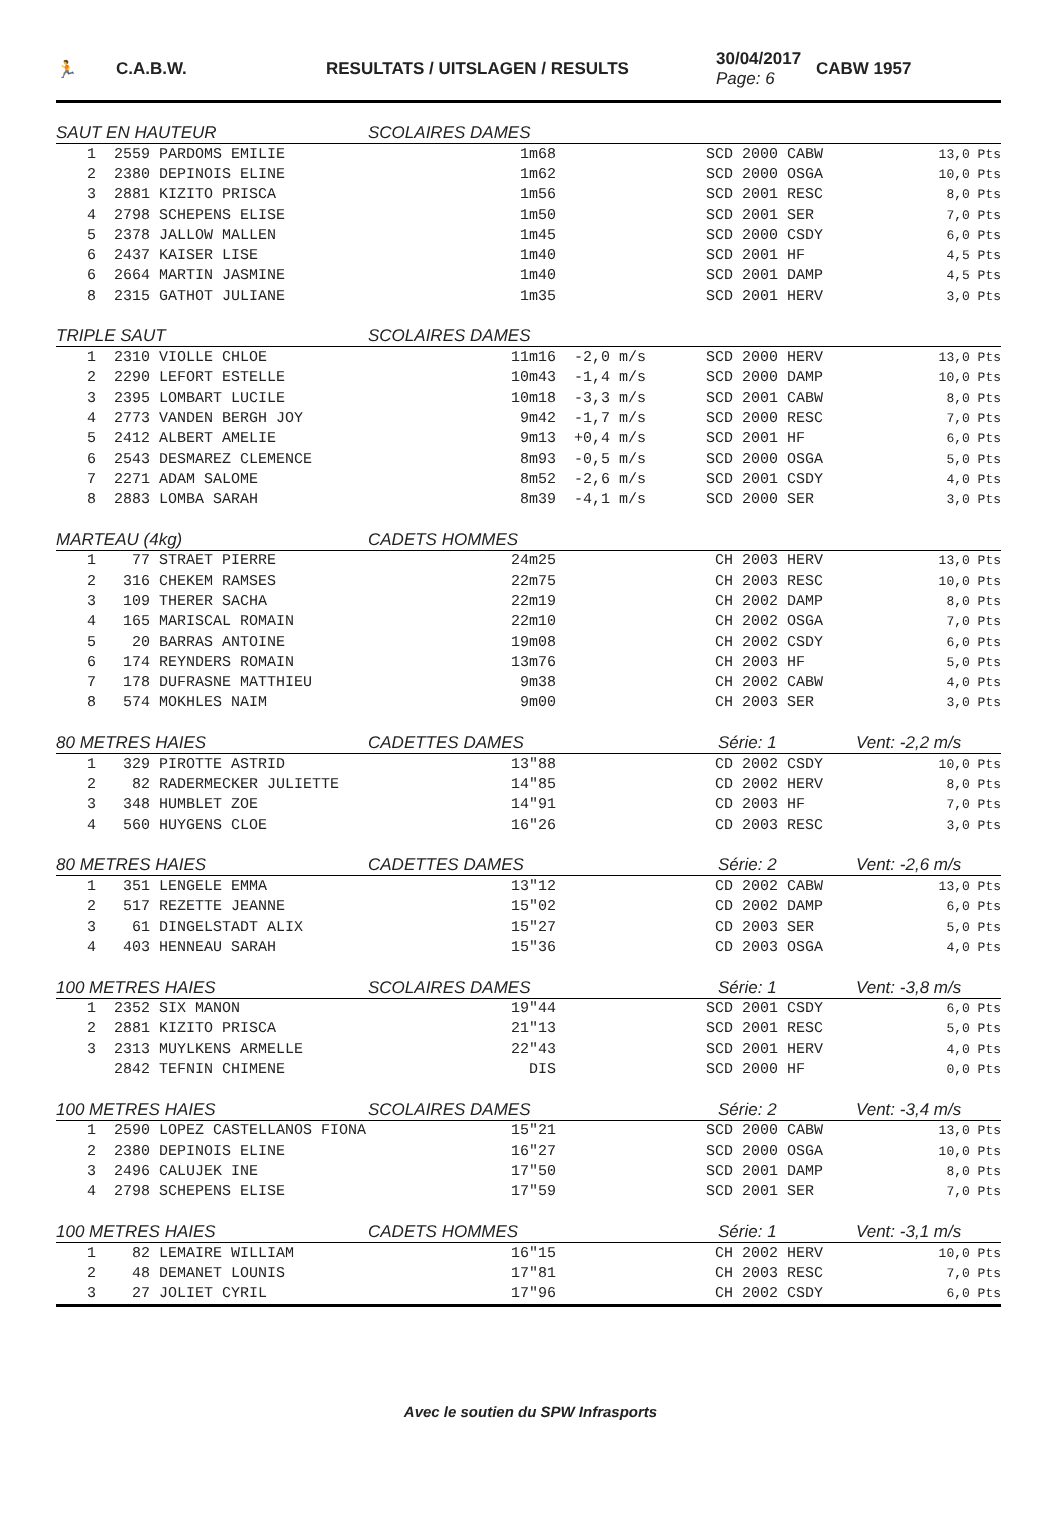🏃 C.A.B.W. RESULTATS / UITSLAGEN / RESULTS 30/04/2017
Page: 6 CABW 1957
SAUT EN HAUTEUR SCOLAIRES DAMES
| 1 | 2559 PARDOMS EMILIE | 1m68 | | SCD 2000 CABW | 13,0 Pts |
| 2 | 2380 DEPINOIS ELINE | 1m62 | | SCD 2000 OSGA | 10,0 Pts |
| 3 | 2881 KIZITO PRISCA | 1m56 | | SCD 2001 RESC | 8,0 Pts |
| 4 | 2798 SCHEPENS ELISE | 1m50 | | SCD 2001 SER | 7,0 Pts |
| 5 | 2378 JALLOW MALLEN | 1m45 | | SCD 2000 CSDY | 6,0 Pts |
| 6 | 2437 KAISER LISE | 1m40 | | SCD 2001 HF | 4,5 Pts |
| 6 | 2664 MARTIN JASMINE | 1m40 | | SCD 2001 DAMP | 4,5 Pts |
| 8 | 2315 GATHOT JULIANE | 1m35 | | SCD 2001 HERV | 3,0 Pts |
TRIPLE SAUT SCOLAIRES DAMES
| 1 | 2310 VIOLLE CHLOE | 11m16 | -2,0 m/s | SCD 2000 HERV | 13,0 Pts |
| 2 | 2290 LEFORT ESTELLE | 10m43 | -1,4 m/s | SCD 2000 DAMP | 10,0 Pts |
| 3 | 2395 LOMBART LUCILE | 10m18 | -3,3 m/s | SCD 2001 CABW | 8,0 Pts |
| 4 | 2773 VANDEN BERGH JOY | 9m42 | -1,7 m/s | SCD 2000 RESC | 7,0 Pts |
| 5 | 2412 ALBERT AMELIE | 9m13 | +0,4 m/s | SCD 2001 HF | 6,0 Pts |
| 6 | 2543 DESMAREZ CLEMENCE | 8m93 | -0,5 m/s | SCD 2000 OSGA | 5,0 Pts |
| 7 | 2271 ADAM SALOME | 8m52 | -2,6 m/s | SCD 2001 CSDY | 4,0 Pts |
| 8 | 2883 LOMBA SARAH | 8m39 | -4,1 m/s | SCD 2000 SER | 3,0 Pts |
MARTEAU (4kg) CADETS HOMMES
| 1 | 77 STRAET PIERRE | 24m25 | | CH 2003 HERV | 13,0 Pts |
| 2 | 316 CHEKEM RAMSES | 22m75 | | CH 2003 RESC | 10,0 Pts |
| 3 | 109 THERER SACHA | 22m19 | | CH 2002 DAMP | 8,0 Pts |
| 4 | 165 MARISCAL ROMAIN | 22m10 | | CH 2002 OSGA | 7,0 Pts |
| 5 | 20 BARRAS ANTOINE | 19m08 | | CH 2002 CSDY | 6,0 Pts |
| 6 | 174 REYNDERS ROMAIN | 13m76 | | CH 2003 HF | 5,0 Pts |
| 7 | 178 DUFRASNE MATTHIEU | 9m38 | | CH 2002 CABW | 4,0 Pts |
| 8 | 574 MOKHLES NAIM | 9m00 | | CH 2003 SER | 3,0 Pts |
80 METRES HAIES CADETTES DAMES Série: 1 Vent: -2,2 m/s
| 1 | 329 PIROTTE ASTRID | 13"88 | | CD 2002 CSDY | 10,0 Pts |
| 2 | 82 RADERMECKER JULIETTE | 14"85 | | CD 2002 HERV | 8,0 Pts |
| 3 | 348 HUMBLET ZOE | 14"91 | | CD 2003 HF | 7,0 Pts |
| 4 | 560 HUYGENS CLOE | 16"26 | | CD 2003 RESC | 3,0 Pts |
80 METRES HAIES CADETTES DAMES Série: 2 Vent: -2,6 m/s
| 1 | 351 LENGELE EMMA | 13"12 | | CD 2002 CABW | 13,0 Pts |
| 2 | 517 REZETTE JEANNE | 15"02 | | CD 2002 DAMP | 6,0 Pts |
| 3 | 61 DINGELSTADT ALIX | 15"27 | | CD 2003 SER | 5,0 Pts |
| 4 | 403 HENNEAU SARAH | 15"36 | | CD 2003 OSGA | 4,0 Pts |
100 METRES HAIES SCOLAIRES DAMES Série: 1 Vent: -3,8 m/s
| 1 | 2352 SIX MANON | 19"44 | | SCD 2001 CSDY | 6,0 Pts |
| 2 | 2881 KIZITO PRISCA | 21"13 | | SCD 2001 RESC | 5,0 Pts |
| 3 | 2313 MUYLKENS ARMELLE | 22"43 | | SCD 2001 HERV | 4,0 Pts |
| | 2842 TEFNIN CHIMENE | DIS | | SCD 2000 HF | 0,0 Pts |
100 METRES HAIES SCOLAIRES DAMES Série: 2 Vent: -3,4 m/s
| 1 | 2590 LOPEZ CASTELLANOS FIONA | 15"21 | | SCD 2000 CABW | 13,0 Pts |
| 2 | 2380 DEPINOIS ELINE | 16"27 | | SCD 2000 OSGA | 10,0 Pts |
| 3 | 2496 CALUJEK INE | 17"50 | | SCD 2001 DAMP | 8,0 Pts |
| 4 | 2798 SCHEPENS ELISE | 17"59 | | SCD 2001 SER | 7,0 Pts |
100 METRES HAIES CADETS HOMMES Série: 1 Vent: -3,1 m/s
| 1 | 82 LEMAIRE WILLIAM | 16"15 | | CH 2002 HERV | 10,0 Pts |
| 2 | 48 DEMANET LOUNIS | 17"81 | | CH 2003 RESC | 7,0 Pts |
| 3 | 27 JOLIET CYRIL | 17"96 | | CH 2002 CSDY | 6,0 Pts |
Avec le soutien du SPW Infrasports